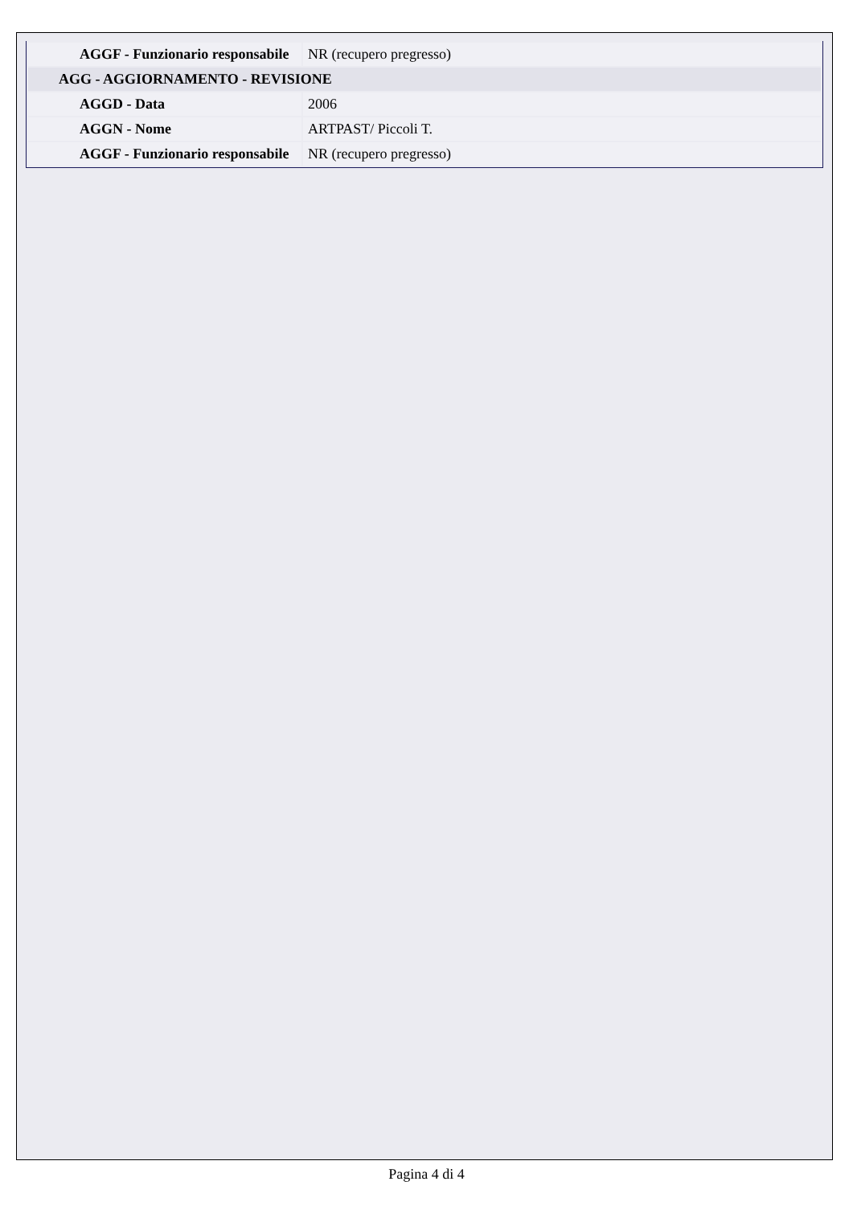| AGGF - Funzionario responsabile | NR (recupero pregresso) |
| AGG - AGGIORNAMENTO - REVISIONE | |
| AGGD - Data | 2006 |
| AGGN - Nome | ARTPAST/ Piccoli T. |
| AGGF - Funzionario responsabile | NR (recupero pregresso) |
Pagina 4 di 4